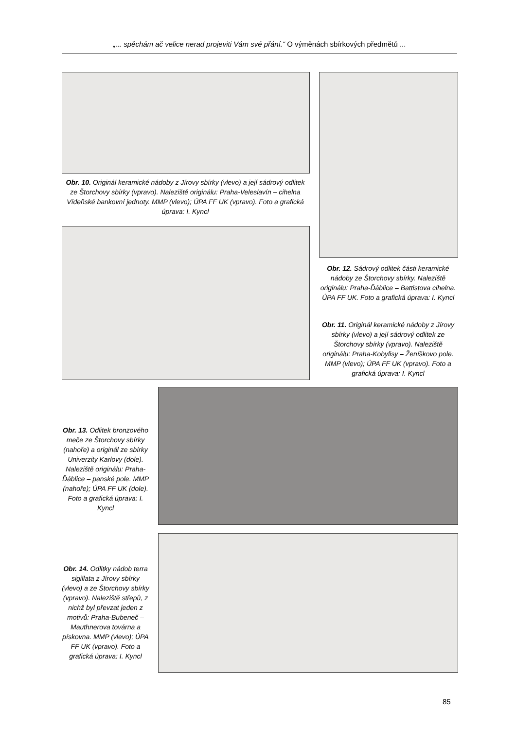„... spěchám ač velice nerad projeviti Vám své přání.“ O výměnách sbírkových předmětů ...
Obr. 10. Originál keramické nádoby z Jírovy sbírky (vlevo) a její sádrový odlitek ze Štorchovy sbírky (vpravo). Naleziště originálu: Praha-Veleslavín – cihelna Vídeňské bankovní jednoty. MMP (vlevo); ÚPA FF UK (vpravo). Foto a grafická úprava: I. Kyncl
Obr. 12. Sádrový odlitek části keramické nádoby ze Štorchovy sbírky. Naleziště originálu: Praha-Ďáblice – Battistova cihelna. ÚPA FF UK. Foto a grafická úprava: I. Kyncl
Obr. 11. Originál keramické nádoby z Jírovy sbírky (vlevo) a její sádrový odlitek ze Štorchovy sbírky (vpravo). Naleziště originálu: Praha-Kobylisy – Ženíškovo pole. MMP (vlevo); ÚPA FF UK (vpravo). Foto a grafická úprava: I. Kyncl
Obr. 13. Odlitek bronzového meče ze Štorchovy sbírky (nahoře) a originál ze sbírky Univerzity Karlovy (dole). Naleziště originálu: Praha-Ďáblice – panské pole. MMP (nahoře); ÚPA FF UK (dole). Foto a grafická úprava: I. Kyncl
Obr. 14. Odlitky nádob terra sigillata z Jírovy sbírky (vlevo) a ze Štorchovy sbírky (vpravo). Naleziště střepů, z nichž byl převzat jeden z motivů: Praha-Bubeneč – Mauthnerova továrna a pískovna. MMP (vlevo); ÚPA FF UK (vpravo). Foto a grafická úprava: I. Kyncl
85